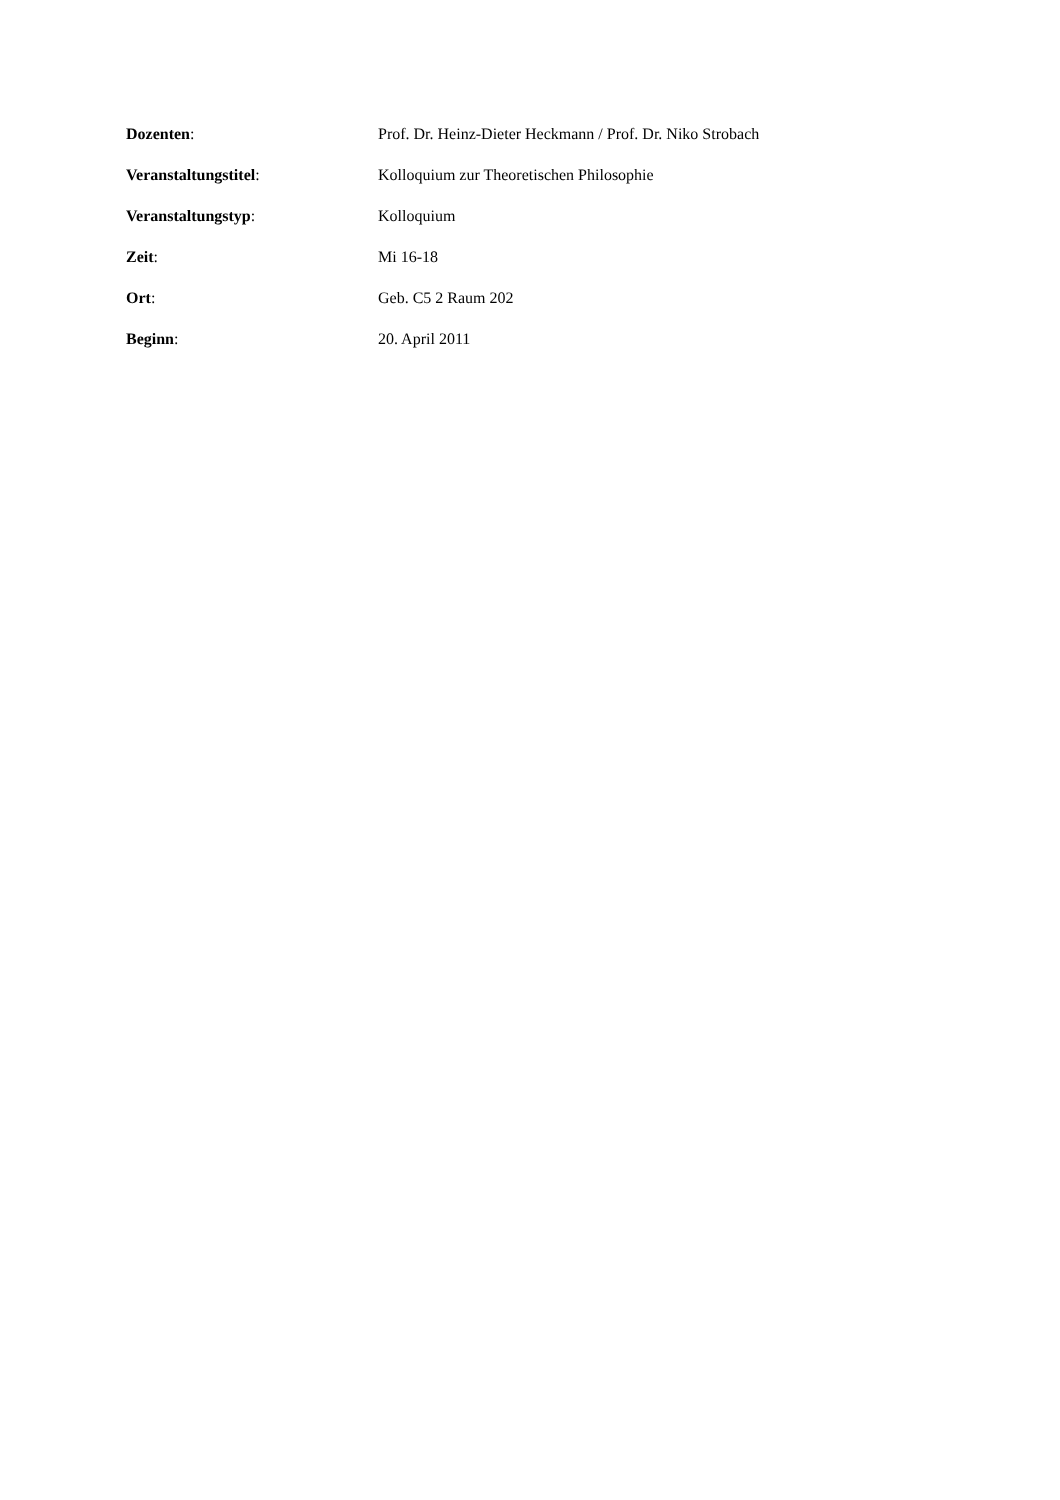Dozenten: Prof. Dr. Heinz-Dieter Heckmann / Prof. Dr. Niko Strobach
Veranstaltungstitel: Kolloquium zur Theoretischen Philosophie
Veranstaltungstyp: Kolloquium
Zeit: Mi 16-18
Ort: Geb. C5 2 Raum 202
Beginn: 20. April 2011